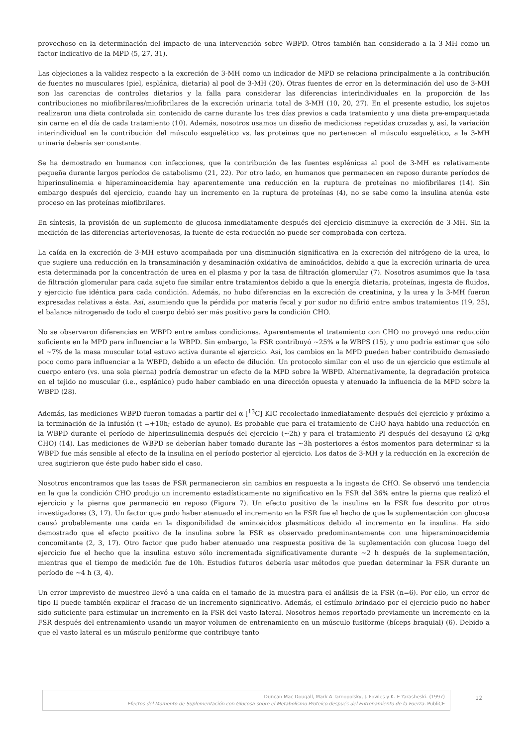provechoso en la determinación del impacto de una intervención sobre WBPD. Otros también han considerado a la 3-MH como un factor indicativo de la MPD (5, 27, 31).
Las objeciones a la validez respecto a la excreción de 3-MH como un indicador de MPD se relaciona principalmente a la contribución de fuentes no musculares (piel, esplánica, dietaria) al pool de 3-MH (20). Otras fuentes de error en la determinación del uso de 3-MH son las carencias de controles dietarios y la falla para considerar las diferencias interindividuales en la proporción de las contribuciones no miofibrilares/miofibrilares de la excreción urinaria total de 3-MH (10, 20, 27). En el presente estudio, los sujetos realizaron una dieta controlada sin contenido de carne durante los tres días previos a cada tratamiento y una dieta pre-empaquetada sin carne en el día de cada tratamiento (10). Además, nosotros usamos un diseño de mediciones repetidas cruzadas y, así, la variación interindividual en la contribución del músculo esquelético vs. las proteínas que no pertenecen al músculo esquelético, a la 3-MH urinaria debería ser constante.
Se ha demostrado en humanos con infecciones, que la contribución de las fuentes esplénicas al pool de 3-MH es relativamente pequeña durante largos períodos de catabolismo (21, 22). Por otro lado, en humanos que permanecen en reposo durante períodos de hiperinsulinemia e hiperaminoacidemia hay aparentemente una reducción en la ruptura de proteínas no miofibrilares (14). Sin embargo después del ejercicio, cuando hay un incremento en la ruptura de proteínas (4), no se sabe como la insulina atenúa este proceso en las proteínas miofibrilares.
En síntesis, la provisión de un suplemento de glucosa inmediatamente después del ejercicio disminuye la excreción de 3-MH. Sin la medición de las diferencias arteriovenosas, la fuente de esta reducción no puede ser comprobada con certeza.
La caída en la excreción de 3-MH estuvo acompañada por una disminución significativa en la excreción del nitrógeno de la urea, lo que sugiere una reducción en la transaminación y desaminación oxidativa de aminoácidos, debido a que la excreción urinaria de urea esta determinada por la concentración de urea en el plasma y por la tasa de filtración glomerular (7). Nosotros asumimos que la tasa de filtración glomerular para cada sujeto fue similar entre tratamientos debido a que la energía dietaria, proteínas, ingesta de fluidos, y ejercicio fue idéntica para cada condición. Además, no hubo diferencias en la excreción de creatinina, y la urea y la 3-MH fueron expresadas relativas a ésta. Así, asumiendo que la pérdida por materia fecal y por sudor no difirió entre ambos tratamientos (19, 25), el balance nitrogenado de todo el cuerpo debió ser más positivo para la condición CHO.
No se observaron diferencias en WBPD entre ambas condiciones. Aparentemente el tratamiento con CHO no proveyó una reducción suficiente en la MPD para influenciar a la WBPD. Sin embargo, la FSR contribuyó ~25% a la WBPS (15), y uno podría estimar que sólo el ~7% de la masa muscular total estuvo activa durante el ejercicio. Así, los cambios en la MPD pueden haber contribuido demasiado poco como para influenciar a la WBPD, debido a un efecto de dilución. Un protocolo similar con el uso de un ejercicio que estimule al cuerpo entero (vs. una sola pierna) podría demostrar un efecto de la MPD sobre la WBPD. Alternativamente, la degradación proteica en el tejido no muscular (i.e., esplánico) pudo haber cambiado en una dirección opuesta y atenuado la influencia de la MPD sobre la WBPD (28).
Además, las mediciones WBPD fueron tomadas a partir del α-[<sup>13</sup>C] KIC recolectado inmediatamente después del ejercicio y próximo a la terminación de la infusión (t =+10h; estado de ayuno). Es probable que para el tratamiento de CHO haya habido una reducción en la WBPD durante el período de hiperinsulinemia después del ejercicio (~2h) y para el tratamiento Pl después del desayuno (2 g/kg CHO) (14). Las mediciones de WBPD se deberían haber tomado durante las ~3h posteriores a éstos momentos para determinar si la WBPD fue más sensible al efecto de la insulina en el período posterior al ejercicio. Los datos de 3-MH y la reducción en la excreción de urea sugirieron que éste pudo haber sido el caso.
Nosotros encontramos que las tasas de FSR permanecieron sin cambios en respuesta a la ingesta de CHO. Se observó una tendencia en la que la condición CHO produjo un incremento estadísticamente no significativo en la FSR del 36% entre la pierna que realizó el ejercicio y la pierna que permaneció en reposo (Figura 7). Un efecto positivo de la insulina en la FSR fue descrito por otros investigadores (3, 17). Un factor que pudo haber atenuado el incremento en la FSR fue el hecho de que la suplementación con glucosa causó probablemente una caída en la disponibilidad de aminoácidos plasmáticos debido al incremento en la insulina. Ha sido demostrado que el efecto positivo de la insulina sobre la FSR es observado predominantemente con una hiperaminoacidemia concomitante (2, 3, 17). Otro factor que pudo haber atenuado una respuesta positiva de la suplementación con glucosa luego del ejercicio fue el hecho que la insulina estuvo sólo incrementada significativamente durante ~2 h después de la suplementación, mientras que el tiempo de medición fue de 10h. Estudios futuros debería usar métodos que puedan determinar la FSR durante un período de ~4 h (3, 4).
Un error imprevisto de muestreo llevó a una caída en el tamaño de la muestra para el análisis de la FSR (n=6). Por ello, un error de tipo II puede también explicar el fracaso de un incremento significativo. Además, el estímulo brindado por el ejercicio pudo no haber sido suficiente para estimular un incremento en la FSR del vasto lateral. Nosotros hemos reportado previamente un incremento en la FSR después del entrenamiento usando un mayor volumen de entrenamiento en un músculo fusiforme (bíceps braquial) (6). Debido a que el vasto lateral es un músculo peniforme que contribuye tanto
Duncan Mac Dougall, Mark A Tarnopolsky, J. Fowles y K. E Yarasheski. (1997)
Efectos del Momento de Suplementación con Glucosa sobre el Metabolismo Proteico después del Entrenamiento de la Fuerza. PubliCE
12